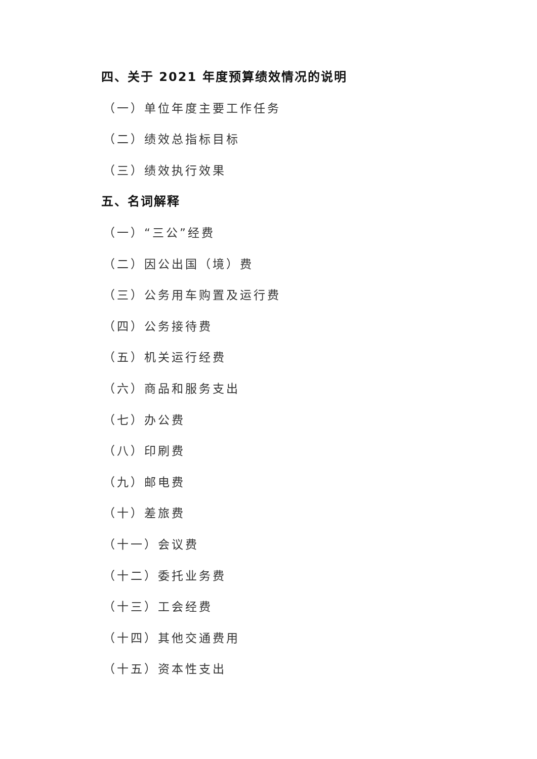四、关于 2021 年度预算绩效情况的说明
（一）单位年度主要工作任务
（二）绩效总指标目标
（三）绩效执行效果
五、名词解释
（一）“三公”经费
（二）因公出国（境）费
（三）公务用车购置及运行费
（四）公务接待费
（五）机关运行经费
（六）商品和服务支出
（七）办公费
（八）印刷费
（九）邮电费
（十）差旅费
（十一）会议费
（十二）委托业务费
（十三）工会经费
（十四）其他交通费用
（十五）资本性支出